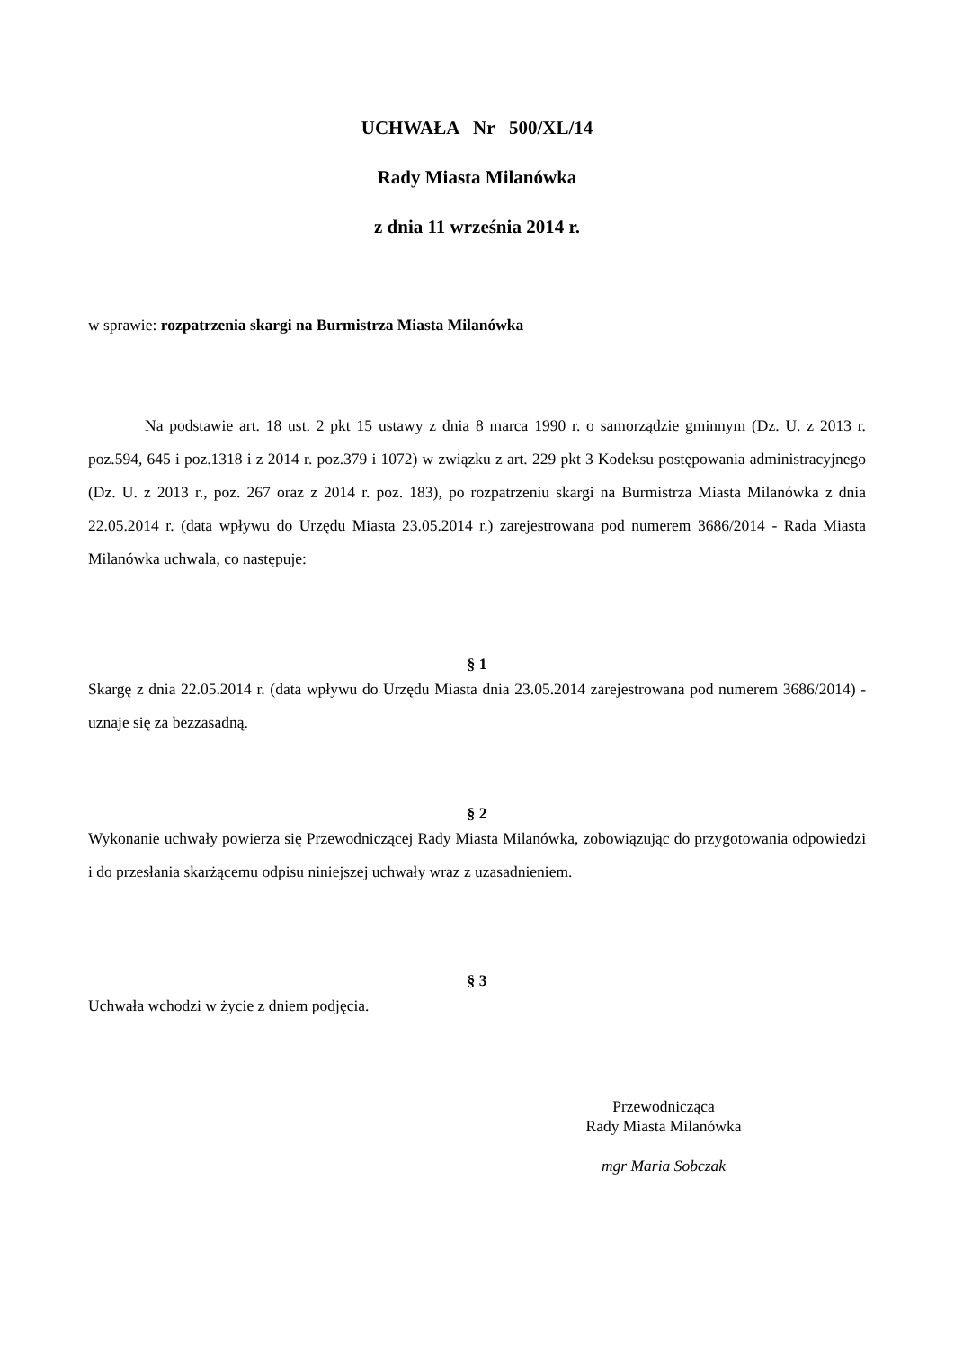UCHWAŁA Nr 500/XL/14
Rady Miasta Milanówka
z dnia 11 września 2014 r.
w sprawie: rozpatrzenia skargi na Burmistrza Miasta Milanówka
Na podstawie art. 18 ust. 2 pkt 15 ustawy z dnia 8 marca 1990 r. o samorządzie gminnym (Dz. U. z 2013 r. poz.594, 645 i poz.1318 i z 2014 r. poz.379 i 1072) w związku z art. 229 pkt 3 Kodeksu postępowania administracyjnego (Dz. U. z 2013 r., poz. 267 oraz z 2014 r. poz. 183), po rozpatrzeniu skargi na Burmistrza Miasta Milanówka z dnia 22.05.2014 r. (data wpływu do Urzędu Miasta 23.05.2014 r.) zarejestrowana pod numerem 3686/2014 - Rada Miasta Milanówka uchwala, co następuje:
§ 1
Skargę z dnia 22.05.2014 r. (data wpływu do Urzędu Miasta dnia 23.05.2014 zarejestrowana pod numerem 3686/2014) - uznaje się za bezzasadną.
§ 2
Wykonanie uchwały powierza się Przewodniczącej Rady Miasta Milanówka, zobowiązując do przygotowania odpowiedzi i do przesłania skarżącemu odpisu niniejszej uchwały wraz z uzasadnieniem.
§ 3
Uchwała wchodzi w życie z dniem podjęcia.
Przewodnicząca
Rady Miasta Milanówka
mgr Maria Sobczak